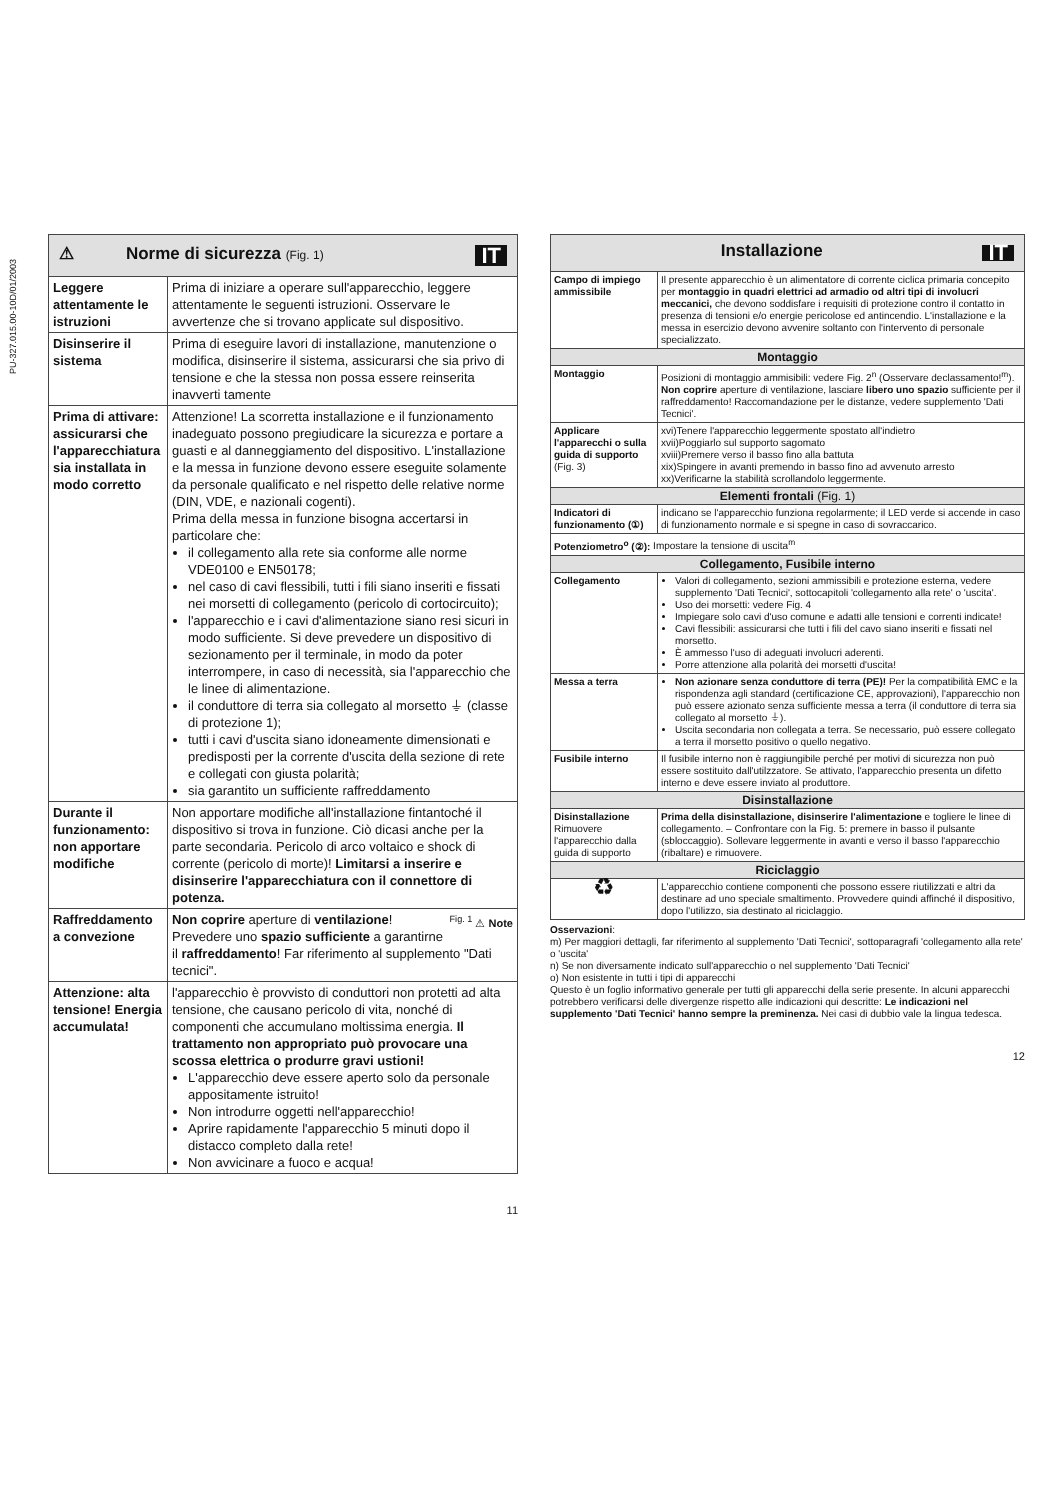PU-327.015.00-10D/01/2003
| ⚠ Norme di sicurezza (Fig. 1) IT | |
| Leggere attentamente le istruzioni | Prima di iniziare a operare sull'apparecchio, leggere attentamente le seguenti istruzioni. Osservare le avvertenze che si trovano applicate sul dispositivo. |
| Disinserire il sistema | Prima di eseguire lavori di installazione, manutenzione o modifica, disinserire il sistema, assicurarsi che sia privo di tensione e che la stessa non possa essere reinserita inavverti tamente |
| Prima di attivare: assicurarsi che l'apparecchiatura sia installata in modo corretto | Attenzione! La scorretta installazione e il funzionamento inadeguato possono pregiudicare la sicurezza e portare a guasti e al danneggiamento del dispositivo. L'installazione e la messa in funzione devono essere eseguite solamente da personale qualificato e nel rispetto delle relative norme (DIN, VDE, e nazionali cogenti). Prima della messa in funzione bisogna accertarsi in particolare che: il collegamento alla rete sia conforme alle norme VDE0100 e EN50178; nel caso di cavi flessibili, tutti i fili siano inseriti e fissati nei morsetti di collegamento (pericolo di cortocircuito); l'apparecchio e i cavi d'alimentazione siano resi sicuri in modo sufficiente. Si deve prevedere un dispositivo di sezionamento per il terminale, in modo da poter interrompere, in caso di necessità, sia l'apparecchio che le linee di alimentazione. il conduttore di terra sia collegato al morsetto ⏚ (classe di protezione 1); tutti i cavi d'uscita siano idoneamente dimensionati e predisposti per la corrente d'uscita della sezione di rete e collegati con giusta polarità; sia garantito un sufficiente raffreddamento |
| Durante il funzionamento: non apportare modifiche | Non apportare modifiche all'installazione fintantoché il dispositivo si trova in funzione. Ciò dicasi anche per la parte secondaria. Pericolo di arco voltaico e shock di corrente (pericolo di morte)! Limitarsi a inserire e disinserire l'apparecchiatura con il connettore di potenza. |
| Raffreddamento a convezione | <sup>Fig. 1</sup> ⚠ Note Non coprire aperture di ventilazione ! Prevedere uno spazio sufficiente a garantirne il raffreddamento ! Far riferimento al supplemento "Dati tecnici". |
| Attenzione: alta tensione! Energia accumulata! | l'apparecchio è provvisto di conduttori non protetti ad alta tensione, che causano pericolo di vita, nonché di componenti che accumulano moltissima energia. Il trattamento non appropriato può provocare una scossa elettrica o produrre gravi ustioni! L'apparecchio deve essere aperto solo da personale appositamente istruito! Non introdurre oggetti nell'apparecchio! Aprire rapidamente l'apparecchio 5 minuti dopo il distacco completo dalla rete! Non avvicinare a fuoco e acqua! |
11
| Installazione IT | |
| Campo di impiego ammissibile | Il presente apparecchio è un alimentatore di corrente ciclica primaria concepito per montaggio in quadri elettrici ad armadio od altri tipi di involucri meccanici, che devono soddisfare i requisiti di protezione contro il contatto in presenza di tensioni e/o energie pericolose ed antincendio. L'installazione e la messa in esercizio devono avvenire soltanto con l'intervento di personale specializzato. |
| Montaggio | |
| Montaggio | Posizioni di montaggio ammisibili: vedere Fig. 2<sup>n</sup> (Osservare declassamento!<sup>m</sup>). Non coprire aperture di ventilazione, lasciare libero uno spazio sufficiente per il raffreddamento! Raccomandazione per le distanze, vedere supplemento 'Dati Tecnici'. |
| Applicare l'apparecchi o sulla guida di supporto (Fig. 3) | xvi)Tenere l'apparecchio leggermente spostato all'indietro xvii)Poggiarlo sul supporto sagomato xviii)Premere verso il basso fino alla battuta xix)Spingere in avanti premendo in basso fino ad avvenuto arresto xx)Verificarne la stabilità scrollandolo leggermente. |
| Elementi frontali (Fig. 1) | |
| Indicatori di funzionamento (①) | indicano se l'apparecchio funziona regolarmente; il LED verde si accende in caso di funzionamento normale e si spegne in caso di sovraccarico. |
| Potenziometro<sup>o</sup> (②): Impostare la tensione di uscita<sup>m</sup> | |
| Collegamento, Fusibile interno | |
| Collegamento | Valori di collegamento, sezioni ammissibili e protezione esterna, vedere supplemento 'Dati Tecnici', sottocapitoli 'collegamento alla rete' o 'uscita'. Uso dei morsetti: vedere Fig. 4 Impiegare solo cavi d'uso comune e adatti alle tensioni e correnti indicate! Cavi flessibili: assicurarsi che tutti i fili del cavo siano inseriti e fissati nel morsetto. È ammesso l'uso di adeguati involucri aderenti. Porre attenzione alla polarità dei morsetti d'uscita! |
| Messa a terra | Non azionare senza conduttore di terra (PE)! Per la compatibilità EMC e la rispondenza agli standard (certificazione CE, approvazioni), l'apparecchio non può essere azionato senza sufficiente messa a terra (il conduttore di terra sia collegato al morsetto ⏚). Uscita secondaria non collegata a terra. Se necessario, può essere collegato a terra il morsetto positivo o quello negativo. |
| Fusibile interno | Il fusibile interno non è raggiungibile perché per motivi di sicurezza non può essere sostituito dall'utilzzatore. Se attivato, l'apparecchio presenta un difetto interno e deve essere inviato al produttore. |
| Disinstallazione | |
| Disinstallazione Rimuovere l'apparecchio dalla guida di supporto | Prima della disinstallazione, disinserire l'alimentazione e togliere le linee di collegamento. – Confrontare con la Fig. 5: premere in basso il pulsante (sbloccaggio). Sollevare leggermente in avanti e verso il basso l'apparecchio (ribaltare) e rimuovere. |
| Riciclaggio | |
| ♻ | L'apparecchio contiene componenti che possono essere riutilizzati e altri da destinare ad uno speciale smaltimento. Provvedere quindi affinché il dispositivo, dopo l'utilizzo, sia destinato al riciclaggio. |
Osservazioni:
m) Per maggiori dettagli, far riferimento al supplemento 'Dati Tecnici', sottoparagrafi 'collegamento alla rete' o 'uscita'
n) Se non diversamente indicato sull'apparecchio o nel supplemento 'Dati Tecnici'
o) Non esistente in tutti i tipi di apparecchi
Questo è un foglio informativo generale per tutti gli apparecchi della serie presente. In alcuni apparecchi potrebbero verificarsi delle divergenze rispetto alle indicazioni qui descritte: Le indicazioni nel supplemento 'Dati Tecnici' hanno sempre la preminenza. Nei casi di dubbio vale la lingua tedesca.
12